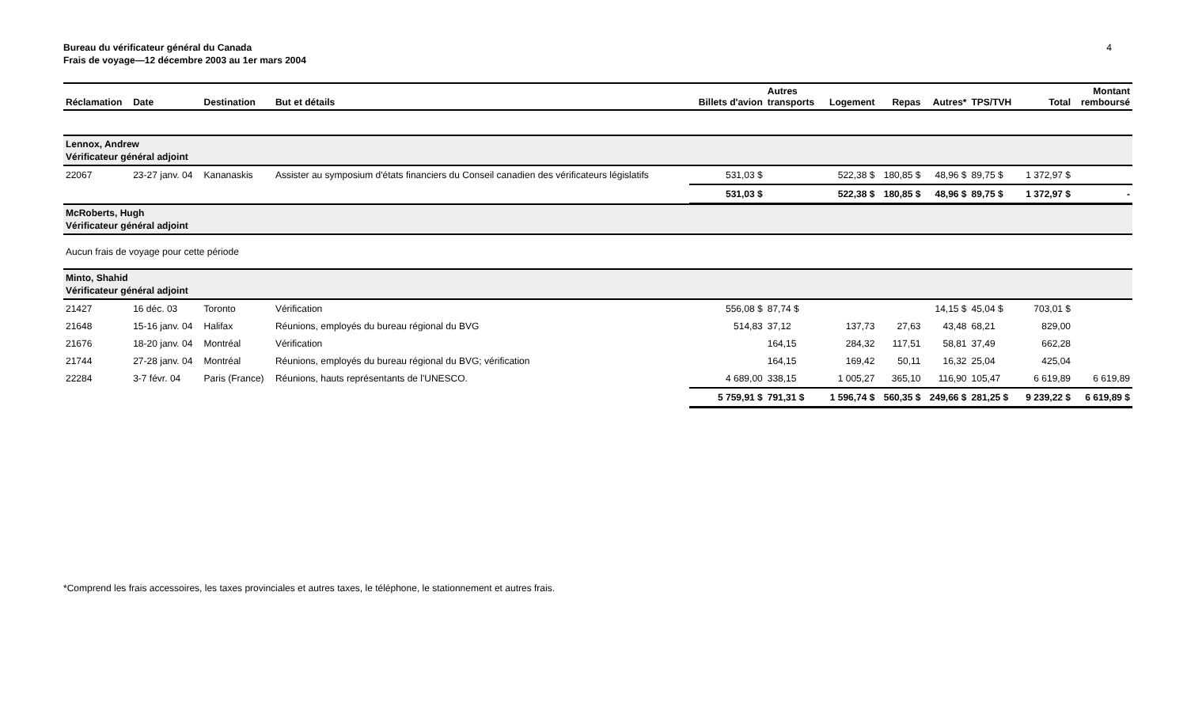Bureau du vérificateur général du Canada
Frais de voyage—12 décembre 2003 au 1er mars 2004
4
| Réclamation | Date | Destination | But et détails | Billets d'avion | Autres transports | Logement | Repas | Autres* | TPS/TVH | Total | Montant remboursé |
| --- | --- | --- | --- | --- | --- | --- | --- | --- | --- | --- | --- |
| Lennox, Andrew Vérificateur général adjoint | | | | | | | | | | | |
| 22067 | 23-27 janv. 04 | Kananaskis | Assister au symposium d'états financiers du Conseil canadien des vérificateurs législatifs | 531,03 $ | | 522,38 $ | 180,85 $ | 48,96 $ | 89,75 $ | 1 372,97 $ | |
| | | | | 531,03 $ | | 522,38 $ | 180,85 $ | 48,96 $ | 89,75 $ | 1 372,97 $ | - |
| McRoberts, Hugh Vérificateur général adjoint | | | | | | | | | | | |
| Aucun frais de voyage pour cette période | | | | | | | | | | | |
| Minto, Shahid Vérificateur général adjoint | | | | | | | | | | | |
| 21427 | 16 déc. 03 | Toronto | Vérification | 556,08 $ | 87,74 $ | | | 14,15 $ | 45,04 $ | 703,01 $ | |
| 21648 | 15-16 janv. 04 | Halifax | Réunions, employés du bureau régional du BVG | 514,83 | 37,12 | 137,73 | 27,63 | 43,48 | 68,21 | 829,00 | |
| 21676 | 18-20 janv. 04 | Montréal | Vérification | | 164,15 | 284,32 | 117,51 | 58,81 | 37,49 | 662,28 | |
| 21744 | 27-28 janv. 04 | Montréal | Réunions, employés du bureau régional du BVG; vérification | | 164,15 | 169,42 | 50,11 | 16,32 | 25,04 | 425,04 | |
| 22284 | 3-7 févr. 04 | Paris (France) | Réunions, hauts représentants de l'UNESCO. | 4 689,00 | 338,15 | 1 005,27 | 365,10 | 116,90 | 105,47 | 6 619,89 | 6 619,89 |
| | | | | 5 759,91 $ | 791,31 $ | 1 596,74 $ | 560,35 $ | 249,66 $ | 281,25 $ | 9 239,22 $ | 6 619,89 $ |
*Comprend les frais accessoires, les taxes provinciales et autres taxes, le téléphone, le stationnement et autres frais.